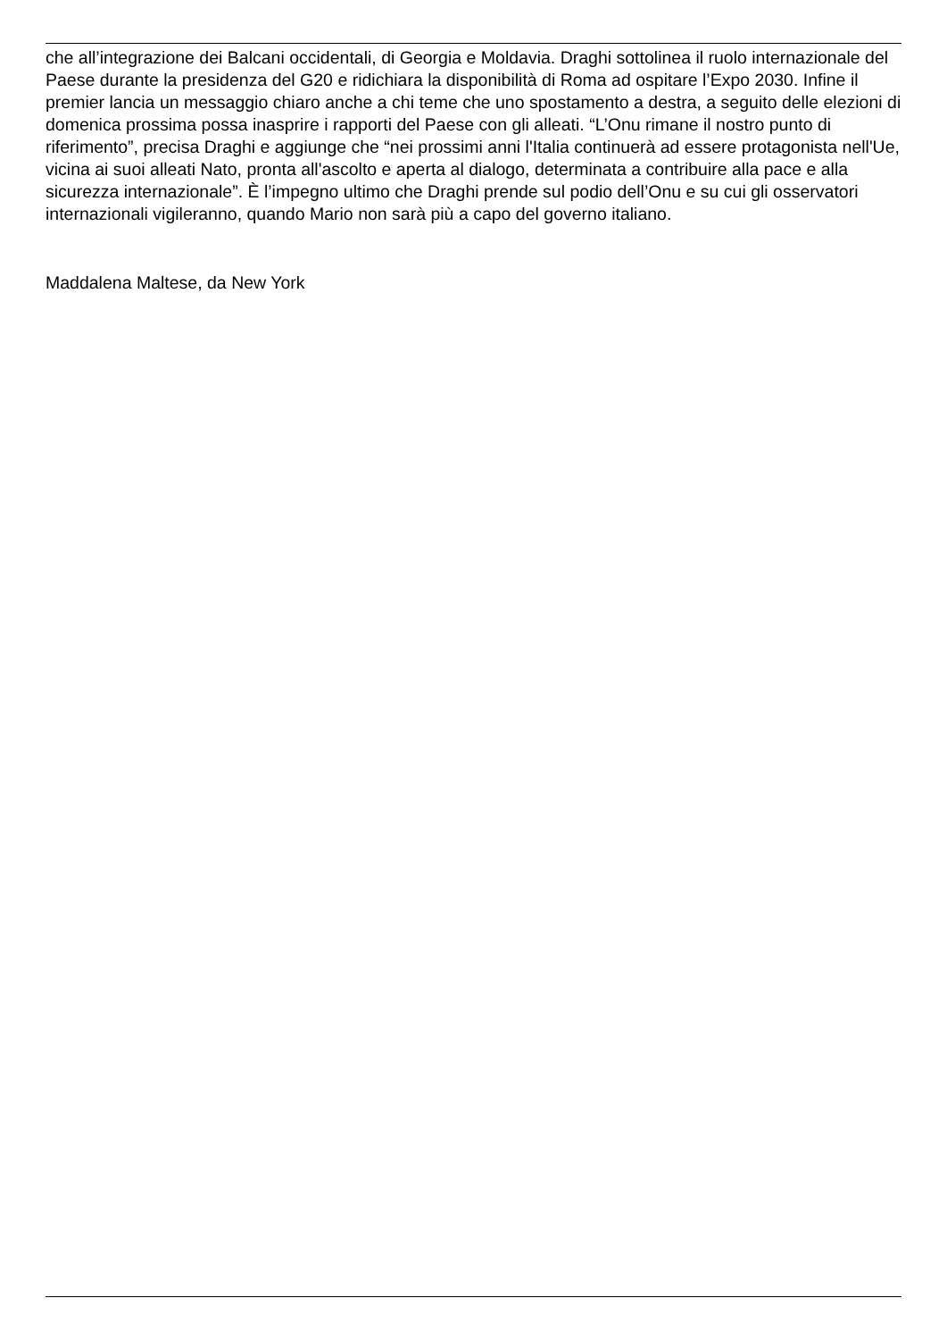che all’integrazione dei Balcani occidentali, di Georgia e Moldavia. Draghi sottolinea il ruolo internazionale del Paese durante la presidenza del G20 e ridichiara la disponibilità di Roma ad ospitare l’Expo 2030. Infine il premier lancia un messaggio chiaro anche a chi teme che uno spostamento a destra, a seguito delle elezioni di domenica prossima possa inasprire i rapporti del Paese con gli alleati. “L’Onu rimane il nostro punto di riferimento”, precisa Draghi e aggiunge che “nei prossimi anni l'Italia continuerà ad essere protagonista nell'Ue, vicina ai suoi alleati Nato, pronta all'ascolto e aperta al dialogo, determinata a contribuire alla pace e alla sicurezza internazionale”. È l’impegno ultimo che Draghi prende sul podio dell’Onu e su cui gli osservatori internazionali vigileranno, quando Mario non sarà più a capo del governo italiano.
Maddalena Maltese, da New York